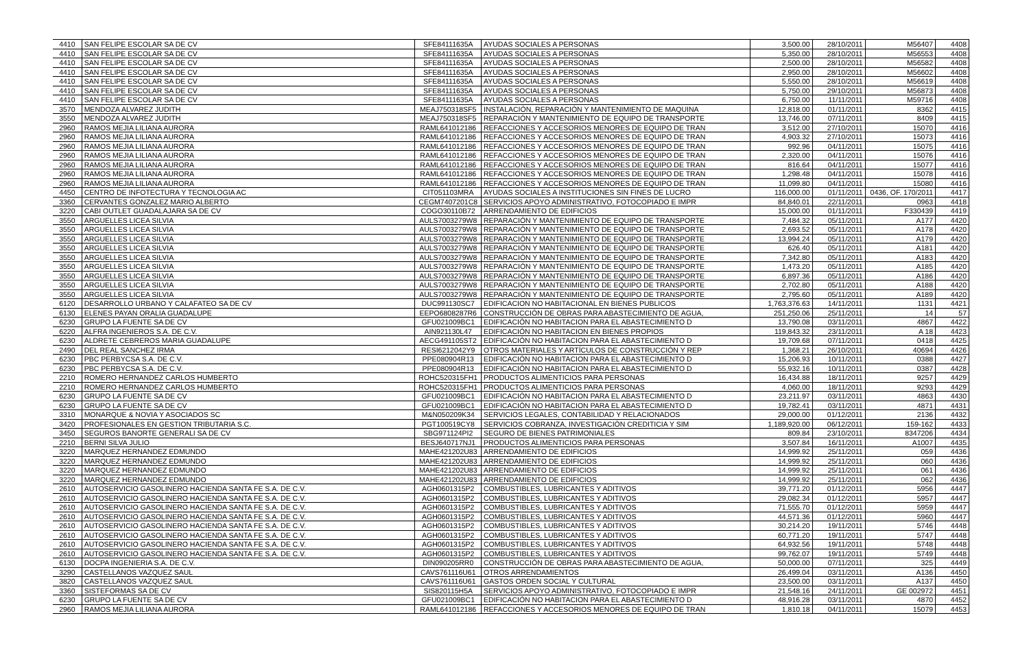| 4410 | SAN FELIPE ESCOLAR SA DE CV | SFE84111635A | AYUDAS SOCIALES A PERSONAS | 3,500.00 | 28/10/2011 | M56407 | 4408 |
| 4410 | SAN FELIPE ESCOLAR SA DE CV | SFE84111635A | AYUDAS SOCIALES A PERSONAS | 5,350.00 | 28/10/2011 | M56553 | 4408 |
| 4410 | SAN FELIPE ESCOLAR SA DE CV | SFE84111635A | AYUDAS SOCIALES A PERSONAS | 2,500.00 | 28/10/2011 | M56582 | 4408 |
| 4410 | SAN FELIPE ESCOLAR SA DE CV | SFE84111635A | AYUDAS SOCIALES A PERSONAS | 2,950.00 | 28/10/2011 | M56602 | 4408 |
| 4410 | SAN FELIPE ESCOLAR SA DE CV | SFE84111635A | AYUDAS SOCIALES A PERSONAS | 5,550.00 | 28/10/2011 | M56619 | 4408 |
| 4410 | SAN FELIPE ESCOLAR SA DE CV | SFE84111635A | AYUDAS SOCIALES A PERSONAS | 5,750.00 | 29/10/2011 | M56873 | 4408 |
| 4410 | SAN FELIPE ESCOLAR SA DE CV | SFE84111635A | AYUDAS SOCIALES A PERSONAS | 6,750.00 | 11/11/2011 | M59716 | 4408 |
| 3570 | MENDOZA ALVAREZ JUDITH | MEAJ750318SF5 | INSTALACIÓN, REPARACIÓN Y MANTENIMIENTO DE MAQUINA | 12,818.00 | 01/11/2011 | 8362 | 4415 |
| 3550 | MENDOZA ALVAREZ JUDITH | MEAJ750318SF5 | REPARACIÓN Y MANTENIMIENTO DE EQUIPO DE TRANSPORTE | 13,746.00 | 07/11/2011 | 8409 | 4415 |
| 2960 | RAMOS MEJIA LILIANA AURORA | RAML641012186 | REFACCIONES Y ACCESORIOS MENORES DE EQUIPO DE TRAN | 3,512.00 | 27/10/2011 | 15070 | 4416 |
| 2960 | RAMOS MEJIA LILIANA AURORA | RAML641012186 | REFACCIONES Y ACCESORIOS MENORES DE EQUIPO DE TRAN | 4,903.32 | 27/10/2011 | 15073 | 4416 |
| 2960 | RAMOS MEJIA LILIANA AURORA | RAML641012186 | REFACCIONES Y ACCESORIOS MENORES DE EQUIPO DE TRAN | 992.96 | 04/11/2011 | 15075 | 4416 |
| 2960 | RAMOS MEJIA LILIANA AURORA | RAML641012186 | REFACCIONES Y ACCESORIOS MENORES DE EQUIPO DE TRAN | 2,320.00 | 04/11/2011 | 15076 | 4416 |
| 2960 | RAMOS MEJIA LILIANA AURORA | RAML641012186 | REFACCIONES Y ACCESORIOS MENORES DE EQUIPO DE TRAN | 816.64 | 04/11/2011 | 15077 | 4416 |
| 2960 | RAMOS MEJIA LILIANA AURORA | RAML641012186 | REFACCIONES Y ACCESORIOS MENORES DE EQUIPO DE TRAN | 1,298.48 | 04/11/2011 | 15078 | 4416 |
| 2960 | RAMOS MEJIA LILIANA AURORA | RAML641012186 | REFACCIONES Y ACCESORIOS MENORES DE EQUIPO DE TRAN | 11,099.80 | 04/11/2011 | 15080 | 4416 |
| 4450 | CENTRO DE INFOTECTURA Y TECNOLOGIA AC | CIT051103MRA | AYUDAS SOCIALES A INSTITUCIONES SIN FINES DE LUCRO | 116,000.00 | 01/11/2011 | 0436, OF. 170/2011 | 4417 |
| 3360 | CERVANTES GONZALEZ MARIO ALBERTO | CEGM7407201C8 | SERVICIOS APOYO ADMINISTRATIVO, FOTOCOPIADO E IMPR | 84,840.01 | 22/11/2011 | 0963 | 4418 |
| 3220 | CABI OUTLET GUADALAJARA SA DE CV | COGO30110B72 | ARRENDAMIENTO DE EDIFICIOS | 15,000.00 | 01/11/2011 | F330439 | 4419 |
| 3550 | ARGUELLES LICEA SILVIA | AULS7003279W8 | REPARACIÓN Y MANTENIMIENTO DE EQUIPO DE TRANSPORTE | 7,484.32 | 05/11/2011 | A177 | 4420 |
| 3550 | ARGUELLES LICEA SILVIA | AULS7003279W8 | REPARACIÓN Y MANTENIMIENTO DE EQUIPO DE TRANSPORTE | 2,693.52 | 05/11/2011 | A178 | 4420 |
| 3550 | ARGUELLES LICEA SILVIA | AULS7003279W8 | REPARACIÓN Y MANTENIMIENTO DE EQUIPO DE TRANSPORTE | 13,994.24 | 05/11/2011 | A179 | 4420 |
| 3550 | ARGUELLES LICEA SILVIA | AULS7003279W8 | REPARACIÓN Y MANTENIMIENTO DE EQUIPO DE TRANSPORTE | 626.40 | 05/11/2011 | A181 | 4420 |
| 3550 | ARGUELLES LICEA SILVIA | AULS7003279W8 | REPARACIÓN Y MANTENIMIENTO DE EQUIPO DE TRANSPORTE | 7,342.80 | 05/11/2011 | A183 | 4420 |
| 3550 | ARGUELLES LICEA SILVIA | AULS7003279W8 | REPARACIÓN Y MANTENIMIENTO DE EQUIPO DE TRANSPORTE | 1,473.20 | 05/11/2011 | A185 | 4420 |
| 3550 | ARGUELLES LICEA SILVIA | AULS7003279W8 | REPARACIÓN Y MANTENIMIENTO DE EQUIPO DE TRANSPORTE | 6,897.36 | 05/11/2011 | A186 | 4420 |
| 3550 | ARGUELLES LICEA SILVIA | AULS7003279W8 | REPARACIÓN Y MANTENIMIENTO DE EQUIPO DE TRANSPORTE | 2,702.80 | 05/11/2011 | A188 | 4420 |
| 3550 | ARGUELLES LICEA SILVIA | AULS7003279W8 | REPARACIÓN Y MANTENIMIENTO DE EQUIPO DE TRANSPORTE | 2,795.60 | 05/11/2011 | A189 | 4420 |
| 6120 | DESARROLLO URBANO Y CALAFATEO SA DE CV | DUC991130SC7 | EDIFICACION NO HABITACIONAL EN BIENES PUBLICOS | 1,763,376.63 | 14/11/2011 | 1131 | 4421 |
| 6130 | ELENES PAYAN ORALIA GUADALUPE | EEPO6808287R6 | CONSTRUCCIÓN DE OBRAS PARA ABASTECIMIENTO DE AGUA, | 251,250.06 | 25/11/2011 | 14 | 57 |
| 6230 | GRUPO LA FUENTE SA DE CV | GFU021009BC1 | EDIFICACIÓN NO HABITACION PARA EL ABASTECIMIENTO D | 13,790.08 | 03/11/2011 | 4867 | 4422 |
| 6220 | ALFRA INGENIEROS S.A. DE C.V. | AIN921130L47 | EDIFICACIÓN NO HABITACION EN BIENES PROPIOS | 119,843.32 | 23/11/2011 | A 18 | 4423 |
| 6230 | ALDRETE CEBREROS MARIA GUADALUPE | AECG491105ST2 | EDIFICACIÓN NO HABITACION PARA EL ABASTECIMIENTO D | 19,709.68 | 07/11/2011 | 0418 | 4425 |
| 2490 | DEL REAL SANCHEZ IRMA | RESI6212042Y9 | OTROS MATERIALES Y ARTÍCULOS DE CONSTRUCCIÓN Y REP | 1,368.21 | 26/10/2011 | 40694 | 4426 |
| 6230 | PBC PERBYCSA S.A. DE C.V. | PPE080904R13 | EDIFICACIÓN NO HABITACION PARA EL ABASTECIMIENTO D | 15,206.93 | 10/11/2011 | 0388 | 4427 |
| 6230 | PBC PERBYCSA S.A. DE C.V. | PPE080904R13 | EDIFICACIÓN NO HABITACION PARA EL ABASTECIMIENTO D | 55,932.16 | 10/11/2011 | 0387 | 4428 |
| 2210 | ROMERO HERNANDEZ CARLOS HUMBERTO | ROHC520315FH1 | PRODUCTOS ALIMENTICIOS PARA PERSONAS | 16,434.88 | 18/11/2011 | 9257 | 4429 |
| 2210 | ROMERO HERNANDEZ CARLOS HUMBERTO | ROHC520315FH1 | PRODUCTOS ALIMENTICIOS PARA PERSONAS | 4,060.00 | 18/11/2011 | 9293 | 4429 |
| 6230 | GRUPO LA FUENTE SA DE CV | GFU021009BC1 | EDIFICACIÓN NO HABITACION PARA EL ABASTECIMIENTO D | 23,211.97 | 03/11/2011 | 4863 | 4430 |
| 6230 | GRUPO LA FUENTE SA DE CV | GFU021009BC1 | EDIFICACIÓN NO HABITACION PARA EL ABASTECIMIENTO D | 19,782.41 | 03/11/2011 | 4871 | 4431 |
| 3310 | MONARQUE & NOVIA Y ASOCIADOS SC | M&N050209K34 | SERVICIOS LEGALES, CONTABILIDAD Y RELACIONADOS | 29,000.00 | 01/12/2011 | 2136 | 4432 |
| 3420 | PROFESIONALES EN GESTION TRIBUTARIA S.C. | PGT100519CY8 | SERVICIOS COBRANZA, INVESTIGACIÓN CREDITICIA Y SIM | 1,189,920.00 | 06/12/2011 | 159-162 | 4433 |
| 3450 | SEGUROS BANORTE GENERALI SA DE CV | SBG971124PI2 | SEGURO DE BIENES PATRIMONIALES | 809.84 | 23/10/2011 | 8347206 | 4434 |
| 2210 | BERNI SILVA JULIO | BESJ640717NJ1 | PRODUCTOS ALIMENTICIOS PARA PERSONAS | 3,507.84 | 16/11/2011 | A1007 | 4435 |
| 3220 | MARQUEZ HERNANDEZ EDMUNDO | MAHE421202U83 | ARRENDAMIENTO DE EDIFICIOS | 14,999.92 | 25/11/2011 | 059 | 4436 |
| 3220 | MARQUEZ HERNANDEZ EDMUNDO | MAHE421202U83 | ARRENDAMIENTO DE EDIFICIOS | 14,999.92 | 25/11/2011 | 060 | 4436 |
| 3220 | MARQUEZ HERNANDEZ EDMUNDO | MAHE421202U83 | ARRENDAMIENTO DE EDIFICIOS | 14,999.92 | 25/11/2011 | 061 | 4436 |
| 3220 | MARQUEZ HERNANDEZ EDMUNDO | MAHE421202U83 | ARRENDAMIENTO DE EDIFICIOS | 14,999.92 | 25/11/2011 | 062 | 4436 |
| 2610 | AUTOSERVICIO GASOLINERO HACIENDA SANTA FE S.A. DE C.V. | AGH0601315P2 | COMBUSTIBLES, LUBRICANTES Y ADITIVOS | 39,771.20 | 01/12/2011 | 5956 | 4447 |
| 2610 | AUTOSERVICIO GASOLINERO HACIENDA SANTA FE S.A. DE C.V. | AGH0601315P2 | COMBUSTIBLES, LUBRICANTES Y ADITIVOS | 29,082.34 | 01/12/2011 | 5957 | 4447 |
| 2610 | AUTOSERVICIO GASOLINERO HACIENDA SANTA FE S.A. DE C.V. | AGH0601315P2 | COMBUSTIBLES, LUBRICANTES Y ADITIVOS | 71,555.70 | 01/12/2011 | 5959 | 4447 |
| 2610 | AUTOSERVICIO GASOLINERO HACIENDA SANTA FE S.A. DE C.V. | AGH0601315P2 | COMBUSTIBLES, LUBRICANTES Y ADITIVOS | 44,571.36 | 01/12/2011 | 5960 | 4447 |
| 2610 | AUTOSERVICIO GASOLINERO HACIENDA SANTA FE S.A. DE C.V. | AGH0601315P2 | COMBUSTIBLES, LUBRICANTES Y ADITIVOS | 30,214.20 | 19/11/2011 | 5746 | 4448 |
| 2610 | AUTOSERVICIO GASOLINERO HACIENDA SANTA FE S.A. DE C.V. | AGH0601315P2 | COMBUSTIBLES, LUBRICANTES Y ADITIVOS | 60,771.20 | 19/11/2011 | 5747 | 4448 |
| 2610 | AUTOSERVICIO GASOLINERO HACIENDA SANTA FE S.A. DE C.V. | AGH0601315P2 | COMBUSTIBLES, LUBRICANTES Y ADITIVOS | 64,932.56 | 19/11/2011 | 5748 | 4448 |
| 2610 | AUTOSERVICIO GASOLINERO HACIENDA SANTA FE S.A. DE C.V. | AGH0601315P2 | COMBUSTIBLES, LUBRICANTES Y ADITIVOS | 99,762.07 | 19/11/2011 | 5749 | 4448 |
| 6130 | DOCPA INGENIERIA S.A. DE C.V. | DIN090205RR0 | CONSTRUCCIÓN DE OBRAS PARA ABASTECIMIENTO DE AGUA, | 50,000.00 | 07/11/2011 | 325 | 4449 |
| 3290 | CASTELLANOS VAZQUEZ SAUL | CAVS761116U61 | OTROS ARRENDAMIENTOS | 26,499.04 | 03/11/2011 | A136 | 4450 |
| 3820 | CASTELLANOS VAZQUEZ SAUL | CAVS761116U61 | GASTOS ORDEN SOCIAL Y CULTURAL | 23,500.00 | 03/11/2011 | A137 | 4450 |
| 3360 | SISTEFORMAS SA DE CV | SIS820115H5A | SERVICIOS APOYO ADMINISTRATIVO, FOTOCOPIADO E IMPR | 21,548.16 | 24/11/2011 | GE 002972 | 4451 |
| 6230 | GRUPO LA FUENTE SA DE CV | GFU021009BC1 | EDIFICACIÓN NO HABITACION PARA EL ABASTECIMIENTO D | 48,916.28 | 03/11/2011 | 4870 | 4452 |
| 2960 | RAMOS MEJIA LILIANA AURORA | RAML641012186 | REFACCIONES Y ACCESORIOS MENORES DE EQUIPO DE TRAN | 1,810.18 | 04/11/2011 | 15079 | 4453 |